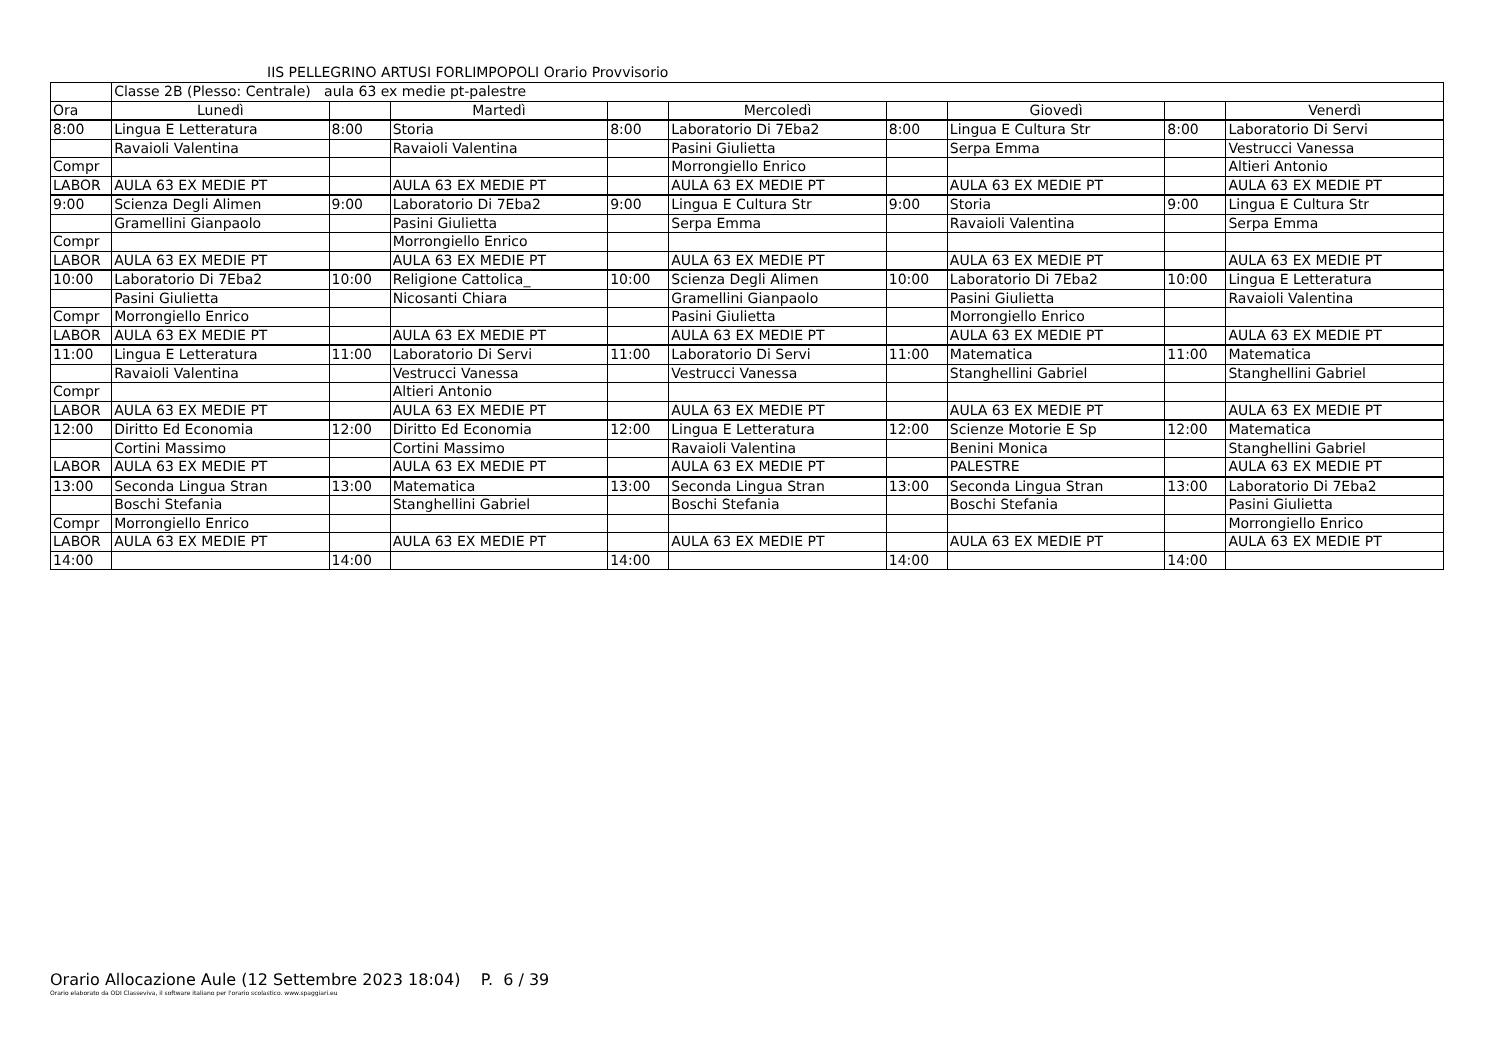IIS PELLEGRINO ARTUSI FORLIMPOPOLI Orario Provvisorio
| | Classe 2B (Plesso: Centrale) aula 63 ex medie pt-palestre | | | | | | | | |
| Ora | Lunedì | | Martedì | | Mercoledì | | Giovedì | | Venerdì |
| 8:00 | Lingua E Letteratura | 8:00 | Storia | 8:00 | Laboratorio Di 7Eba2 | 8:00 | Lingua E Cultura Str | 8:00 | Laboratorio Di Servi |
| | Ravaioli Valentina | | Ravaioli Valentina | | Pasini Giulietta | | Serpa Emma | | Vestrucci Vanessa |
| Compr | | | | | Morrongiello Enrico | | | | Altieri Antonio |
| LABOR | AULA 63 EX MEDIE PT | | AULA 63 EX MEDIE PT | | AULA 63 EX MEDIE PT | | AULA 63 EX MEDIE PT | | AULA 63 EX MEDIE PT |
| 9:00 | Scienza Degli Alimen | 9:00 | Laboratorio Di 7Eba2 | 9:00 | Lingua E Cultura Str | 9:00 | Storia | 9:00 | Lingua E Cultura Str |
| | Gramellini Gianpaolo | | Pasini Giulietta | | Serpa Emma | | Ravaioli Valentina | | Serpa Emma |
| Compr | | | Morrongiello Enrico | | | | | | |
| LABOR | AULA 63 EX MEDIE PT | | AULA 63 EX MEDIE PT | | AULA 63 EX MEDIE PT | | AULA 63 EX MEDIE PT | | AULA 63 EX MEDIE PT |
| 10:00 | Laboratorio Di 7Eba2 | 10:00 | Religione Cattolica_ | 10:00 | Scienza Degli Alimen | 10:00 | Laboratorio Di 7Eba2 | 10:00 | Lingua E Letteratura |
| | Pasini Giulietta | | Nicosanti Chiara | | Gramellini Gianpaolo | | Pasini Giulietta | | Ravaioli Valentina |
| Compr | Morrongiello Enrico | | | | Pasini Giulietta | | Morrongiello Enrico | | |
| LABOR | AULA 63 EX MEDIE PT | | AULA 63 EX MEDIE PT | | AULA 63 EX MEDIE PT | | AULA 63 EX MEDIE PT | | AULA 63 EX MEDIE PT |
| 11:00 | Lingua E Letteratura | 11:00 | Laboratorio Di Servi | 11:00 | Laboratorio Di Servi | 11:00 | Matematica | 11:00 | Matematica |
| | Ravaioli Valentina | | Vestrucci Vanessa | | Vestrucci Vanessa | | Stanghellini Gabriel | | Stanghellini Gabriel |
| Compr | | | Altieri Antonio | | | | | | |
| LABOR | AULA 63 EX MEDIE PT | | AULA 63 EX MEDIE PT | | AULA 63 EX MEDIE PT | | AULA 63 EX MEDIE PT | | AULA 63 EX MEDIE PT |
| 12:00 | Diritto Ed Economia | 12:00 | Diritto Ed Economia | 12:00 | Lingua E Letteratura | 12:00 | Scienze Motorie E Sp | 12:00 | Matematica |
| | Cortini Massimo | | Cortini Massimo | | Ravaioli Valentina | | Benini Monica | | Stanghellini Gabriel |
| LABOR | AULA 63 EX MEDIE PT | | AULA 63 EX MEDIE PT | | AULA 63 EX MEDIE PT | | PALESTRE | | AULA 63 EX MEDIE PT |
| 13:00 | Seconda Lingua Stran | 13:00 | Matematica | 13:00 | Seconda Lingua Stran | 13:00 | Seconda Lingua Stran | 13:00 | Laboratorio Di 7Eba2 |
| | Boschi Stefania | | Stanghellini Gabriel | | Boschi Stefania | | Boschi Stefania | | Pasini Giulietta |
| Compr | Morrongiello Enrico | | | | | | | | Morrongiello Enrico |
| LABOR | AULA 63 EX MEDIE PT | | AULA 63 EX MEDIE PT | | AULA 63 EX MEDIE PT | | AULA 63 EX MEDIE PT | | AULA 63 EX MEDIE PT |
| 14:00 | | 14:00 | | 14:00 | | 14:00 | | 14:00 | |
Orario Allocazione Aule (12 Settembre 2023 18:04) P. 6 / 39
Orario elaborato da ODI Classeviva, il software italiano per l'orario scolastico. www.spaggiari.eu